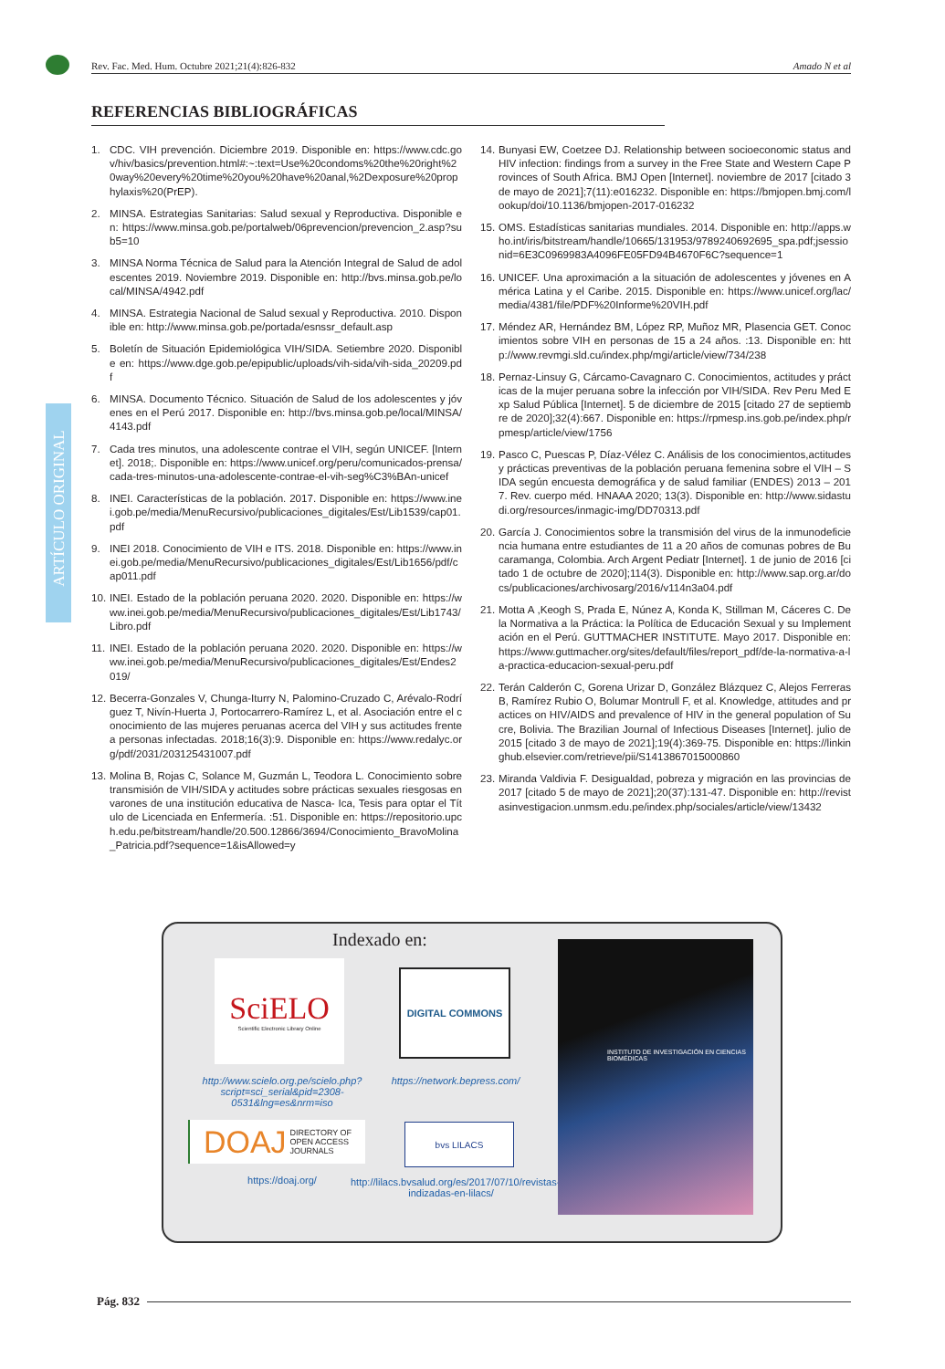Rev. Fac. Med. Hum. Octubre 2021;21(4):826-832 Amado N et al
REFERENCIAS BIBLIOGRÁFICAS
ARTÍCULO ORIGINAL
1. CDC. VIH prevención. Diciembre 2019. Disponible en: https://www.cdc.gov/hiv/basics/prevention.html#:~:text=Use%20condoms%20the%20right%20way%20every%20time%20you%20have%20anal,%2Dexposure%20prophylaxis%20(PrEP).
2. MINSA. Estrategias Sanitarias: Salud sexual y Reproductiva. Disponible en: https://www.minsa.gob.pe/portalweb/06prevencion/prevencion_2.asp?sub5=10
3. MINSA Norma Técnica de Salud para la Atención Integral de Salud de adolescentes 2019. Noviembre 2019. Disponible en: http://bvs.minsa.gob.pe/local/MINSA/4942.pdf
4. MINSA. Estrategia Nacional de Salud sexual y Reproductiva. 2010. Disponible en: http://www.minsa.gob.pe/portada/esnssr_default.asp
5. Boletín de Situación Epidemiológica VIH/SIDA. Setiembre 2020. Disponible en: https://www.dge.gob.pe/epipublic/uploads/vih-sida/vih-sida_20209.pdf
6. MINSA. Documento Técnico. Situación de Salud de los adolescentes y jóvenes en el Perú 2017. Disponible en: http://bvs.minsa.gob.pe/local/MINSA/4143.pdf
7. Cada tres minutos, una adolescente contrae el VIH, según UNICEF. [Internet]. 2018;. Disponible en: https://www.unicef.org/peru/comunicados-prensa/cada-tres-minutos-una-adolescente-contrae-el-vih-seg%C3%BAn-unicef
8. INEI. Características de la población. 2017. Disponible en: https://www.inei.gob.pe/media/MenuRecursivo/publicaciones_digitales/Est/Lib1539/cap01.pdf
9. INEI 2018. Conocimiento de VIH e ITS. 2018. Disponible en: https://www.inei.gob.pe/media/MenuRecursivo/publicaciones_digitales/Est/Lib1656/pdf/cap011.pdf
10.
INEI. Estado de la población peruana 2020. 2020. Disponible en: https://www.inei.gob.pe/media/MenuRecursivo/publicaciones_digitales/Est/Lib1743/Libro.pdf
11.
INEI. Estado de la población peruana 2020. 2020. Disponible en: https://www.inei.gob.pe/media/MenuRecursivo/publicaciones_digitales/Est/Endes2019/
12.
Becerra-Gonzales V, Chunga-Iturry N, Palomino-Cruzado C, Arévalo-Rodríguez T, Nivín-Huerta J, Portocarrero-Ramírez L, et al. Asociación entre el conocimiento de las mujeres peruanas acerca del VIH y sus actitudes frente a personas infectadas. 2018;16(3):9. Disponible en: https://www.redalyc.org/pdf/2031/203125431007.pdf
13.
Molina B, Rojas C, Solance M, Guzmán L, Teodora L. Conocimiento sobre transmisión de VIH/SIDA y actitudes sobre prácticas sexuales riesgosas en varones de una institución educativa de Nasca- Ica, Tesis para optar el Título de Licenciada en Enfermería. :51. Disponible en: https://repositorio.upch.edu.pe/bitstream/handle/20.500.12866/3694/Conocimiento_BravoMolina_Patricia.pdf?sequence=1&isAllowed=y
14.
Bunyasi EW, Coetzee DJ. Relationship between socioeconomic status and HIV infection: findings from a survey in the Free State and Western Cape Provinces of South Africa. BMJ Open [Internet]. noviembre de 2017 [citado 3 de mayo de 2021];7(11):e016232. Disponible en: https://bmjopen.bmj.com/lookup/doi/10.1136/bmjopen-2017-016232
15.
OMS. Estadísticas sanitarias mundiales. 2014. Disponible en: http://apps.who.int/iris/bitstream/handle/10665/131953/9789240692695_spa.pdf;jsessionid=6E3C0969983A4096FE05FD94B4670F6C?sequence=1
16.
UNICEF. Una aproximación a la situación de adolescentes y jóvenes en América Latina y el Caribe. 2015. Disponible en: https://www.unicef.org/lac/media/4381/file/PDF%20Informe%20VIH.pdf
17.
Méndez AR, Hernández BM, López RP, Muñoz MR, Plasencia GET. Conocimientos sobre VIH en personas de 15 a 24 años. :13. Disponible en: http://www.revmgi.sld.cu/index.php/mgi/article/view/734/238
18.
Pernaz-Linsuy G, Cárcamo-Cavagnaro C. Conocimientos, actitudes y prácticas de la mujer peruana sobre la infección por VIH/SIDA. Rev Peru Med Exp Salud Pública [Internet]. 5 de diciembre de 2015 [citado 27 de septiembre de 2020];32(4):667. Disponible en: https://rpmesp.ins.gob.pe/index.php/rpmesp/article/view/1756
19.
Pasco C, Puescas P, Díaz-Vélez C. Análisis de los conocimientos,actitudes y prácticas preventivas de la población peruana femenina sobre el VIH – SIDA según encuesta demográfica y de salud familiar (ENDES) 2013 – 2017. Rev. cuerpo méd. HNAAA 2020; 13(3). Disponible en: http://www.sidastudi.org/resources/inmagic-img/DD70313.pdf
20.
García J. Conocimientos sobre la transmisión del virus de la inmunodeficiencia humana entre estudiantes de 11 a 20 años de comunas pobres de Bucaramanga, Colombia. Arch Argent Pediatr [Internet]. 1 de junio de 2016 [citado 1 de octubre de 2020];114(3). Disponible en: http://www.sap.org.ar/docs/publicaciones/archivosarg/2016/v114n3a04.pdf
21.
Motta A ,Keogh S, Prada E, Núnez A, Konda K, Stillman M, Cáceres C. De la Normativa a la Práctica: la Política de Educación Sexual y su Implementación en el Perú. GUTTMACHER INSTITUTE. Mayo 2017. Disponible en: https://www.guttmacher.org/sites/default/files/report_pdf/de-la-normativa-a-la-practica-educacion-sexual-peru.pdf
22.
Terán Calderón C, Gorena Urizar D, González Blázquez C, Alejos Ferreras B, Ramírez Rubio O, Bolumar Montrull F, et al. Knowledge, attitudes and practices on HIV/AIDS and prevalence of HIV in the general population of Sucre, Bolivia. The Brazilian Journal of Infectious Diseases [Internet]. julio de 2015 [citado 3 de mayo de 2021];19(4):369-75. Disponible en: https://linkinghub.elsevier.com/retrieve/pii/S1413867015000860
23.
Miranda Valdivia F. Desigualdad, pobreza y migración en las provincias de 2017 [citado 5 de mayo de 2021];20(37):131-47. Disponible en: http://revistasinvestigacion.unmsm.edu.pe/index.php/sociales/article/view/13432
Indexado en:
SciELO
Scientific Electronic Library Online
http://www.scielo.org.pe/scielo.php?script=sci_serial&pid=2308-0531&lng=es&nrm=iso
DIGITAL COMMONS
https://network.bepress.com/
DOAJ DIRECTORY OF
OPEN ACCESS
JOURNALS
https://doaj.org/
bvs LILACS
http://lilacs.bvsalud.org/es/2017/07/10/revistas-indizadas-en-lilacs/
INSTITUTO DE INVESTIGACIÓN EN CIENCIAS BIOMÉDICAS
Pág. 832